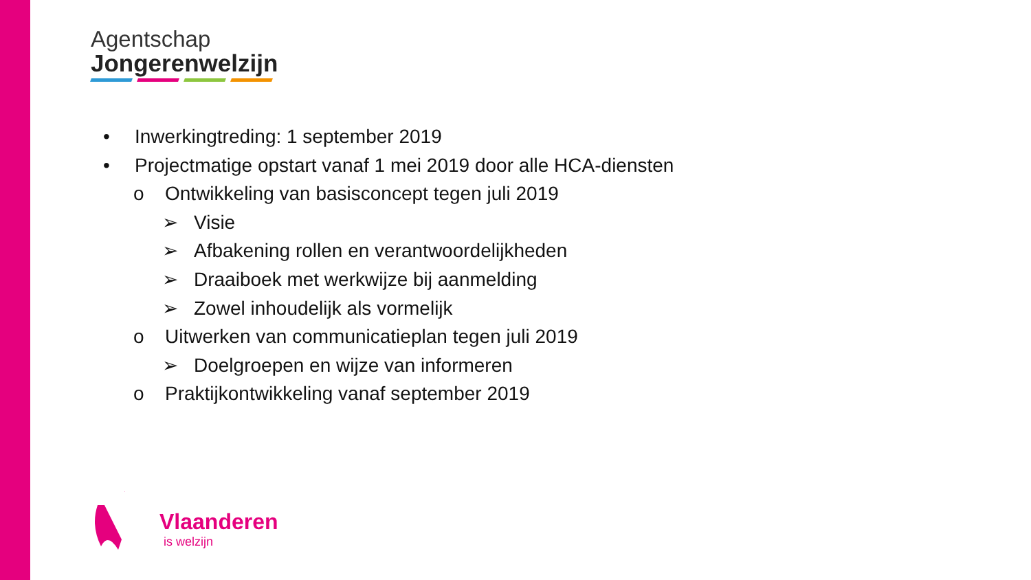Agentschap
Jongerenwelzijn
• Inwerkingtreding: 1 september 2019
• Projectmatige opstart vanaf 1 mei 2019 door alle HCA-diensten
o Ontwikkeling van basisconcept tegen juli 2019
➢ Visie
➢ Afbakening rollen en verantwoordelijkheden
➢ Draaiboek met werkwijze bij aanmelding
➢ Zowel inhoudelijk als vormelijk
o Uitwerken van communicatieplan tegen juli 2019
➢ Doelgroepen en wijze van informeren
o Praktijkontwikkeling vanaf september 2019
Vlaanderen
is welzijn